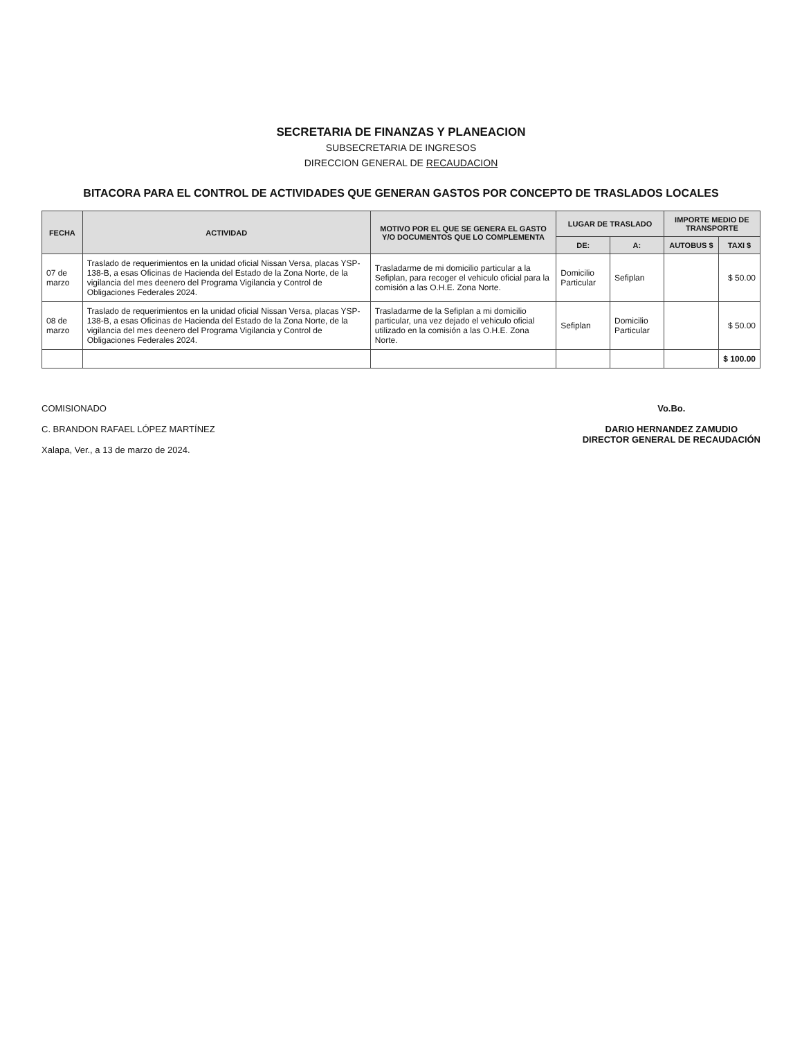SECRETARIA DE FINANZAS Y PLANEACION
SUBSECRETARIA DE INGRESOS
DIRECCION GENERAL DE RECAUDACION
BITACORA PARA EL CONTROL DE ACTIVIDADES QUE GENERAN GASTOS POR CONCEPTO DE TRASLADOS LOCALES
| FECHA | ACTIVIDAD | MOTIVO POR EL QUE SE GENERA EL GASTO Y/O DOCUMENTOS QUE LO COMPLEMENTA | LUGAR DE TRASLADO | | IMPORTE MEDIO DE TRANSPORTE | |
| --- | --- | --- | --- | --- | --- | --- |
| | | | DE: | A: | AUTOBUS $ | TAXI $ |
| 07 de marzo | Traslado de requerimientos en la unidad oficial Nissan Versa, placas YSP-138-B, a esas Oficinas de Hacienda del Estado de la Zona Norte, de la vigilancia del mes deenero del Programa Vigilancia y Control de Obligaciones Federales 2024. | Trasladarme de mi domicilio particular a la Sefiplan, para recoger el vehiculo oficial para la comisión a las O.H.E. Zona Norte. | Domicilio Particular | Sefiplan | | $ 50.00 |
| 08 de marzo | Traslado de requerimientos en la unidad oficial Nissan Versa, placas YSP-138-B, a esas Oficinas de Hacienda del Estado de la Zona Norte, de la vigilancia del mes deenero del Programa Vigilancia y Control de Obligaciones Federales 2024. | Trasladarme de la Sefiplan a mi domicilio particular, una vez dejado el vehiculo oficial utilizado en la comisión a las O.H.E. Zona Norte. | Sefiplan | Domicilio Particular | | $ 50.00 |
| | | | | | | $ 100.00 |
COMISIONADO
C. BRANDON RAFAEL LÓPEZ MARTÍNEZ
Xalapa, Ver., a 13 de marzo de 2024.
Vo.Bo.
DARIO HERNANDEZ ZAMUDIO
DIRECTOR GENERAL DE RECAUDACIÓN